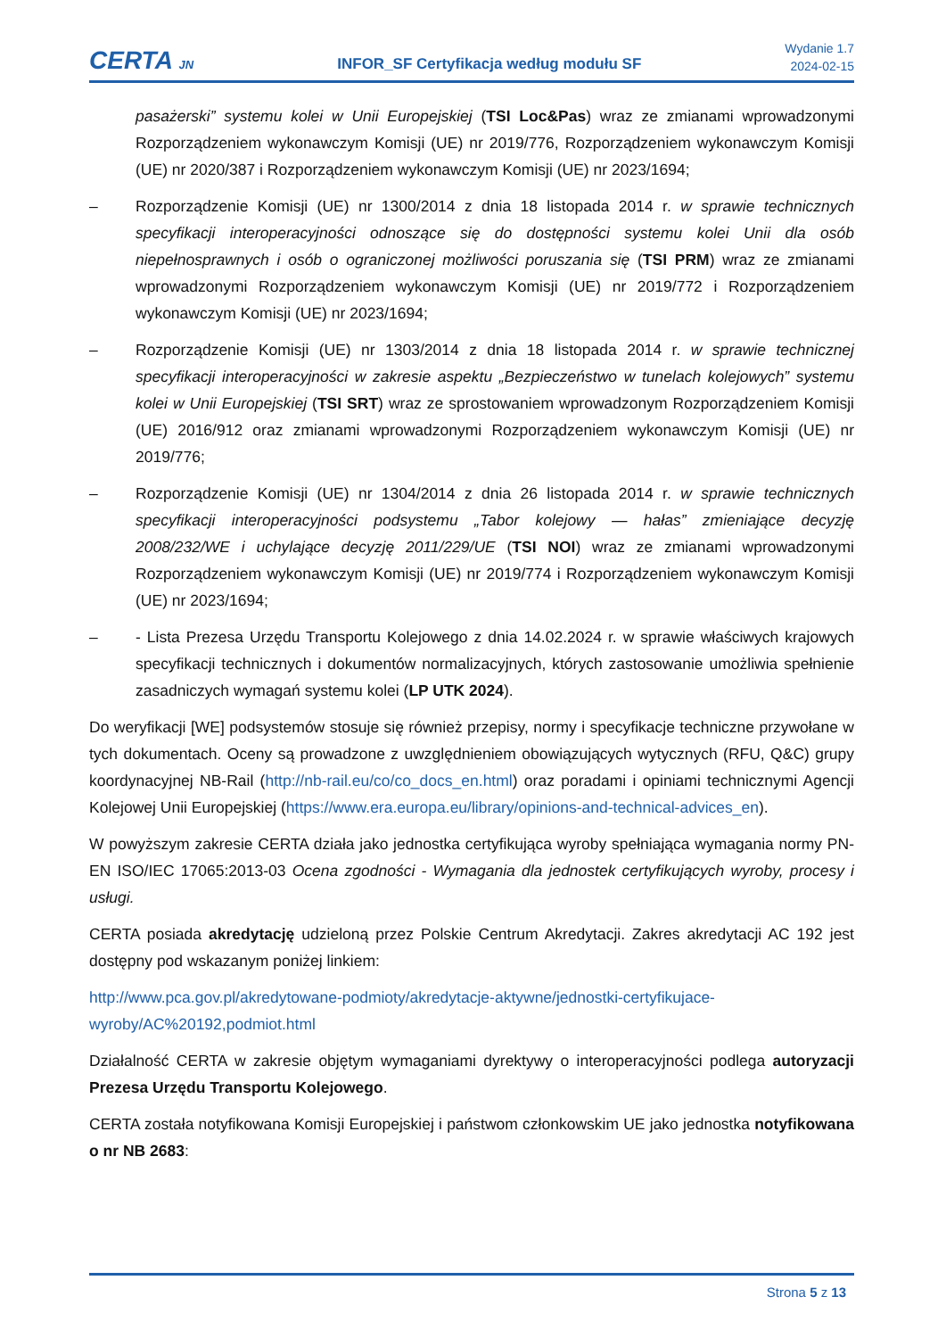CERTA JN
INFOR_SF Certyfikacja według modułu SF
Wydanie 1.7
2024-02-15
pasażerski” systemu kolei w Unii Europejskiej (TSI Loc&Pas) wraz ze zmianami wprowadzonymi Rozporządzeniem wykonawczym Komisji (UE) nr 2019/776, Rozporządzeniem wykonawczym Komisji (UE) nr 2020/387 i Rozporządzeniem wykonawczym Komisji (UE) nr 2023/1694;
– Rozporządzenie Komisji (UE) nr 1300/2014 z dnia 18 listopada 2014 r. w sprawie technicznych specyfikacji interoperacyjności odnoszące się do dostępności systemu kolei Unii dla osób niepełnosprawnych i osób o ograniczonej możliwości poruszania się (TSI PRM) wraz ze zmianami wprowadzonymi Rozporządzeniem wykonawczym Komisji (UE) nr 2019/772 i Rozporządzeniem wykonawczym Komisji (UE) nr 2023/1694;
– Rozporządzenie Komisji (UE) nr 1303/2014 z dnia 18 listopada 2014 r. w sprawie technicznej specyfikacji interoperacyjności w zakresie aspektu „Bezpieczeństwo w tunelach kolejowych” systemu kolei w Unii Europejskiej (TSI SRT) wraz ze sprostowaniem wprowadzonym Rozporządzeniem Komisji (UE) 2016/912 oraz zmianami wprowadzonymi Rozporządzeniem wykonawczym Komisji (UE) nr 2019/776;
– Rozporządzenie Komisji (UE) nr 1304/2014 z dnia 26 listopada 2014 r. w sprawie technicznych specyfikacji interoperacyjności podsystemu „Tabor kolejowy — hałas” zmieniające decyzję 2008/232/WE i uchylające decyzję 2011/229/UE (TSI NOI) wraz ze zmianami wprowadzonymi Rozporządzeniem wykonawczym Komisji (UE) nr 2019/774 i Rozporządzeniem wykonawczym Komisji (UE) nr 2023/1694;
– - Lista Prezesa Urzędu Transportu Kolejowego z dnia 14.02.2024 r. w sprawie właściwych krajowych specyfikacji technicznych i dokumentów normalizacyjnych, których zastosowanie umożliwia spełnienie zasadniczych wymagań systemu kolei (LP UTK 2024).
Do weryfikacji [WE] podsystemów stosuje się również przepisy, normy i specyfikacje techniczne przywołane w tych dokumentach. Oceny są prowadzone z uwzględnieniem obowiązujących wytycznych (RFU, Q&C) grupy koordynacyjnej NB-Rail (http://nb-rail.eu/co/co_docs_en.html) oraz poradami i opiniami technicznymi Agencji Kolejowej Unii Europejskiej (https://www.era.europa.eu/library/opinions-and-technical-advices_en).
W powyższym zakresie CERTA działa jako jednostka certyfikująca wyroby spełniająca wymagania normy PN-EN ISO/IEC 17065:2013-03 Ocena zgodności - Wymagania dla jednostek certyfikujących wyroby, procesy i usługi.
CERTA posiada akredytację udzieloną przez Polskie Centrum Akredytacji. Zakres akredytacji AC 192 jest dostępny pod wskazanym poniżej linkiem:
http://www.pca.gov.pl/akredytowane-podmioty/akredytacje-aktywne/jednostki-certyfikujace-wyroby/AC%20192,podmiot.html
Działalność CERTA w zakresie objętym wymaganiami dyrektywy o interoperacyjności podlega autoryzacji Prezesa Urzędu Transportu Kolejowego.
CERTA została notyfikowana Komisji Europejskiej i państwom członkowskim UE jako jednostka notyfikowana o nr NB 2683:
Strona 5 z 13